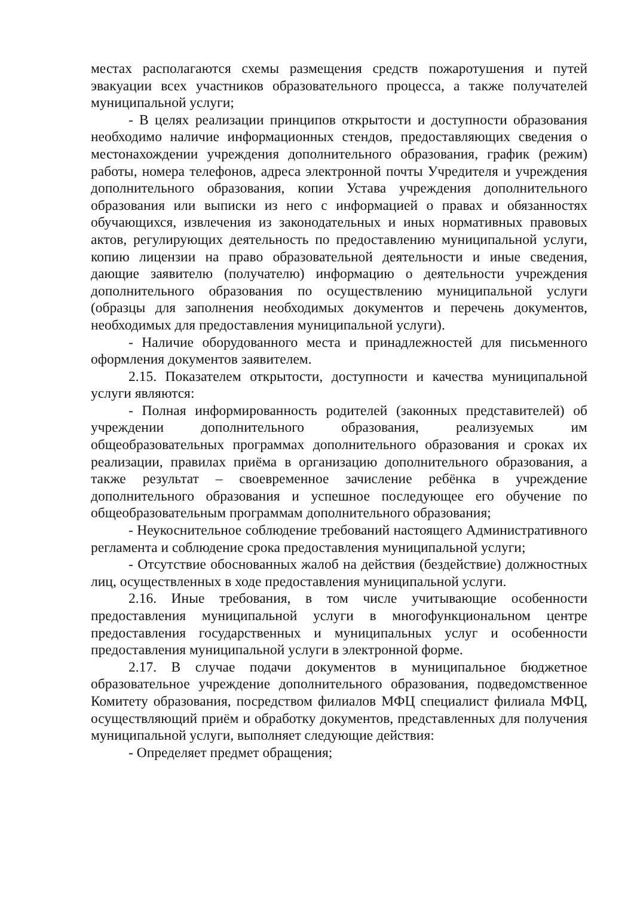местах располагаются схемы размещения средств пожаротушения и путей эвакуации всех участников образовательного процесса, а также получателей муниципальной услуги;
- В целях реализации принципов открытости и доступности образования необходимо наличие информационных стендов, предоставляющих сведения о местонахождении учреждения дополнительного образования, график (режим) работы, номера телефонов, адреса электронной почты Учредителя и учреждения дополнительного образования, копии Устава учреждения дополнительного образования или выписки из него с информацией о правах и обязанностях обучающихся, извлечения из законодательных и иных нормативных правовых актов, регулирующих деятельность по предоставлению муниципальной услуги, копию лицензии на право образовательной деятельности и иные сведения, дающие заявителю (получателю) информацию о деятельности учреждения дополнительного образования по осуществлению муниципальной услуги (образцы для заполнения необходимых документов и перечень документов, необходимых для предоставления муниципальной услуги).
- Наличие оборудованного места и принадлежностей для письменного оформления документов заявителем.
2.15. Показателем открытости, доступности и качества муниципальной услуги являются:
- Полная информированность родителей (законных представителей) об учреждении дополнительного образования, реализуемых им общеобразовательных программах дополнительного образования и сроках их реализации, правилах приёма в организацию дополнительного образования, а также результат – своевременное зачисление ребёнка в учреждение дополнительного образования и успешное последующее его обучение по общеобразовательным программам дополнительного образования;
- Неукоснительное соблюдение требований настоящего Административного регламента и соблюдение срока предоставления муниципальной услуги;
- Отсутствие обоснованных жалоб на действия (бездействие) должностных лиц, осуществленных в ходе предоставления муниципальной услуги.
2.16. Иные требования, в том числе учитывающие особенности предоставления муниципальной услуги в многофункциональном центре предоставления государственных и муниципальных услуг и особенности предоставления муниципальной услуги в электронной форме.
2.17. В случае подачи документов в муниципальное бюджетное образовательное учреждение дополнительного образования, подведомственное Комитету образования, посредством филиалов МФЦ специалист филиала МФЦ, осуществляющий приём и обработку документов, представленных для получения муниципальной услуги, выполняет следующие действия:
- Определяет предмет обращения;